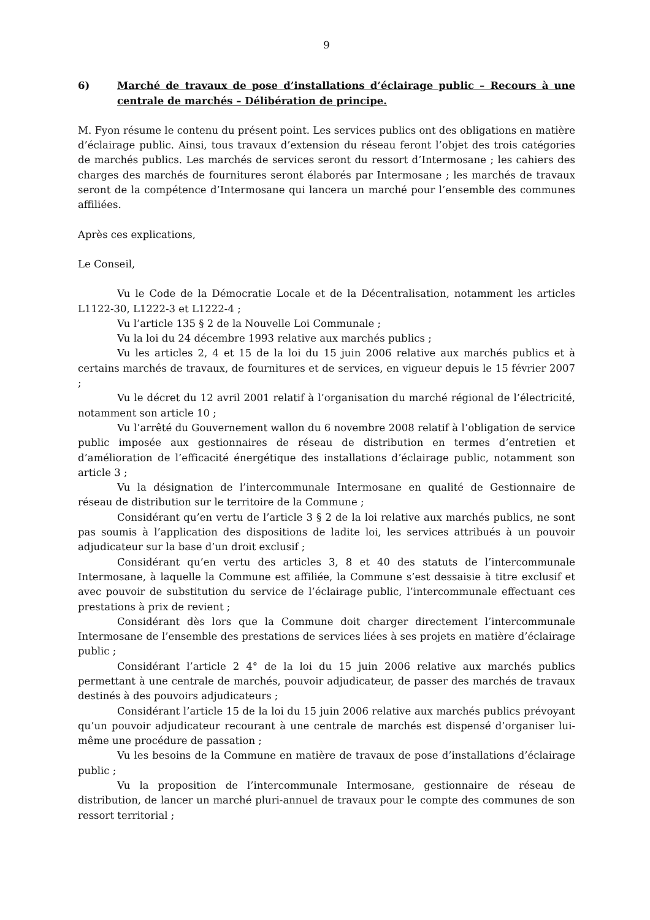9
6) Marché de travaux de pose d’installations d’éclairage public – Recours à une centrale de marchés – Délibération de principe.
M. Fyon résume le contenu du présent point. Les services publics ont des obligations en matière d’éclairage public. Ainsi, tous travaux d’extension du réseau feront l’objet des trois catégories de marchés publics. Les marchés de services seront du ressort d’Intermosane ; les cahiers des charges des marchés de fournitures seront élaborés par Intermosane ; les marchés de travaux seront de la compétence d’Intermosane qui lancera un marché pour l’ensemble des communes affiliées.
Après ces explications,
Le Conseil,
Vu le Code de la Démocratie Locale et de la Décentralisation, notamment les articles L1122-30, L1222-3 et L1222-4 ;
Vu l’article 135 § 2 de la Nouvelle Loi Communale ;
Vu la loi du 24 décembre 1993 relative aux marchés publics ;
Vu les articles 2, 4 et 15 de la loi du 15 juin 2006 relative aux marchés publics et à certains marchés de travaux, de fournitures et de services, en vigueur depuis le 15 février 2007 ;
Vu le décret du 12 avril 2001 relatif à l’organisation du marché régional de l’électricité, notamment son article 10 ;
Vu l’arrêté du Gouvernement wallon du 6 novembre 2008 relatif à l’obligation de service public imposée aux gestionnaires de réseau de distribution en termes d’entretien et d’amélioration de l’efficacité énergétique des installations d’éclairage public, notamment son article 3 ;
Vu la désignation de l’intercommunale Intermosane en qualité de Gestionnaire de réseau de distribution sur le territoire de la Commune ;
Considérant qu’en vertu de l’article 3 § 2 de la loi relative aux marchés publics, ne sont pas soumis à l’application des dispositions de ladite loi, les services attribués à un pouvoir adjudicateur sur la base d’un droit exclusif ;
Considérant qu’en vertu des articles 3, 8 et 40 des statuts de l’intercommunale Intermosane, à laquelle la Commune est affiliée, la Commune s’est dessaisie à titre exclusif et avec pouvoir de substitution du service de l’éclairage public, l’intercommunale effectuant ces prestations à prix de revient ;
Considérant dès lors que la Commune doit charger directement l’intercommunale Intermosane de l’ensemble des prestations de services liées à ses projets en matière d’éclairage public ;
Considérant l’article 2 4° de la loi du 15 juin 2006 relative aux marchés publics permettant à une centrale de marchés, pouvoir adjudicateur, de passer des marchés de travaux destinés à des pouvoirs adjudicateurs ;
Considérant l’article 15 de la loi du 15 juin 2006 relative aux marchés publics prévoyant qu’un pouvoir adjudicateur recourant à une centrale de marchés est dispensé d’organiser lui-même une procédure de passation ;
Vu les besoins de la Commune en matière de travaux de pose d’installations d’éclairage public ;
Vu la proposition de l’intercommunale Intermosane, gestionnaire de réseau de distribution, de lancer un marché pluri-annuel de travaux pour le compte des communes de son ressort territorial ;